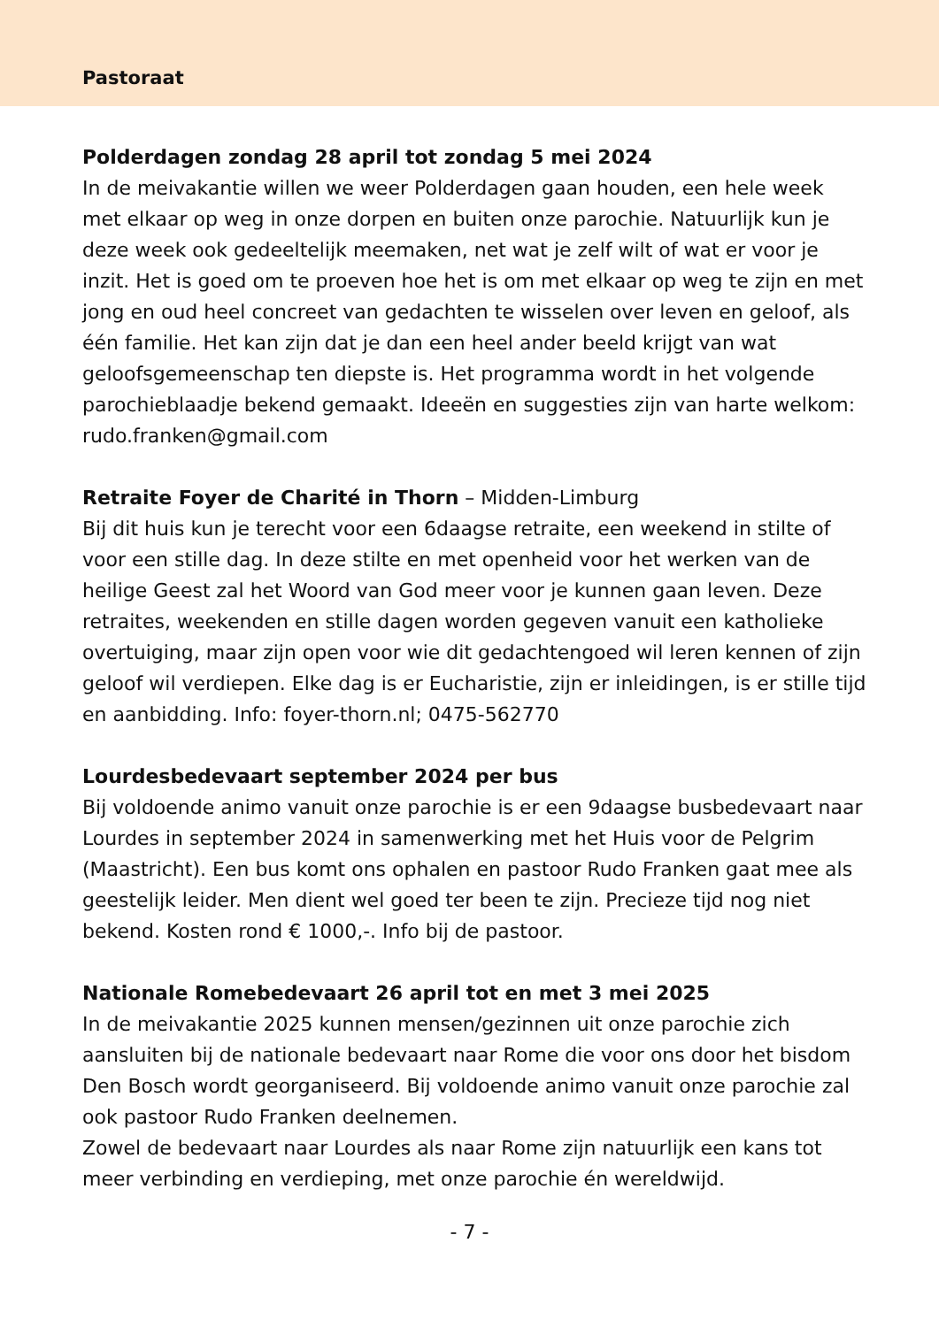Pastoraat
Polderdagen zondag 28 april tot zondag 5 mei 2024
In de meivakantie willen we weer Polderdagen gaan houden, een hele week met elkaar op weg in onze dorpen en buiten onze parochie. Natuurlijk kun je deze week ook gedeeltelijk meemaken, net wat je zelf wilt of wat er voor je inzit. Het is goed om te proeven hoe het is om met elkaar op weg te zijn en met jong en oud heel concreet van gedachten te wisselen over leven en geloof, als één familie. Het kan zijn dat je dan een heel ander beeld krijgt van wat geloofsgemeenschap ten diepste is. Het programma wordt in het volgende parochieblaadje bekend gemaakt. Ideeën en suggesties zijn van harte welkom: rudo.franken@gmail.com
Retraite Foyer de Charité in Thorn – Midden-Limburg
Bij dit huis kun je terecht voor een 6daagse retraite, een weekend in stilte of voor een stille dag. In deze stilte en met openheid voor het werken van de heilige Geest zal het Woord van God meer voor je kunnen gaan leven. Deze retraites, weekenden en stille dagen worden gegeven vanuit een katholieke overtuiging, maar zijn open voor wie dit gedachtengoed wil leren kennen of zijn geloof wil verdiepen. Elke dag is er Eucharistie, zijn er inleidingen, is er stille tijd en aanbidding. Info: foyer-thorn.nl; 0475-562770
Lourdesbedevaart september 2024 per bus
Bij voldoende animo vanuit onze parochie is er een 9daagse busbedevaart naar Lourdes in september 2024 in samenwerking met het Huis voor de Pelgrim (Maastricht). Een bus komt ons ophalen en pastoor Rudo Franken gaat mee als geestelijk leider. Men dient wel goed ter been te zijn. Precieze tijd nog niet bekend. Kosten rond € 1000,-. Info bij de pastoor.
Nationale Romebedevaart 26 april tot en met 3 mei 2025
In de meivakantie 2025 kunnen mensen/gezinnen uit onze parochie zich aansluiten bij de nationale bedevaart naar Rome die voor ons door het bisdom Den Bosch wordt georganiseerd. Bij voldoende animo vanuit onze parochie zal ook pastoor Rudo Franken deelnemen.
Zowel de bedevaart naar Lourdes als naar Rome zijn natuurlijk een kans tot meer verbinding en verdieping, met onze parochie én wereldwijd.
- 7 -